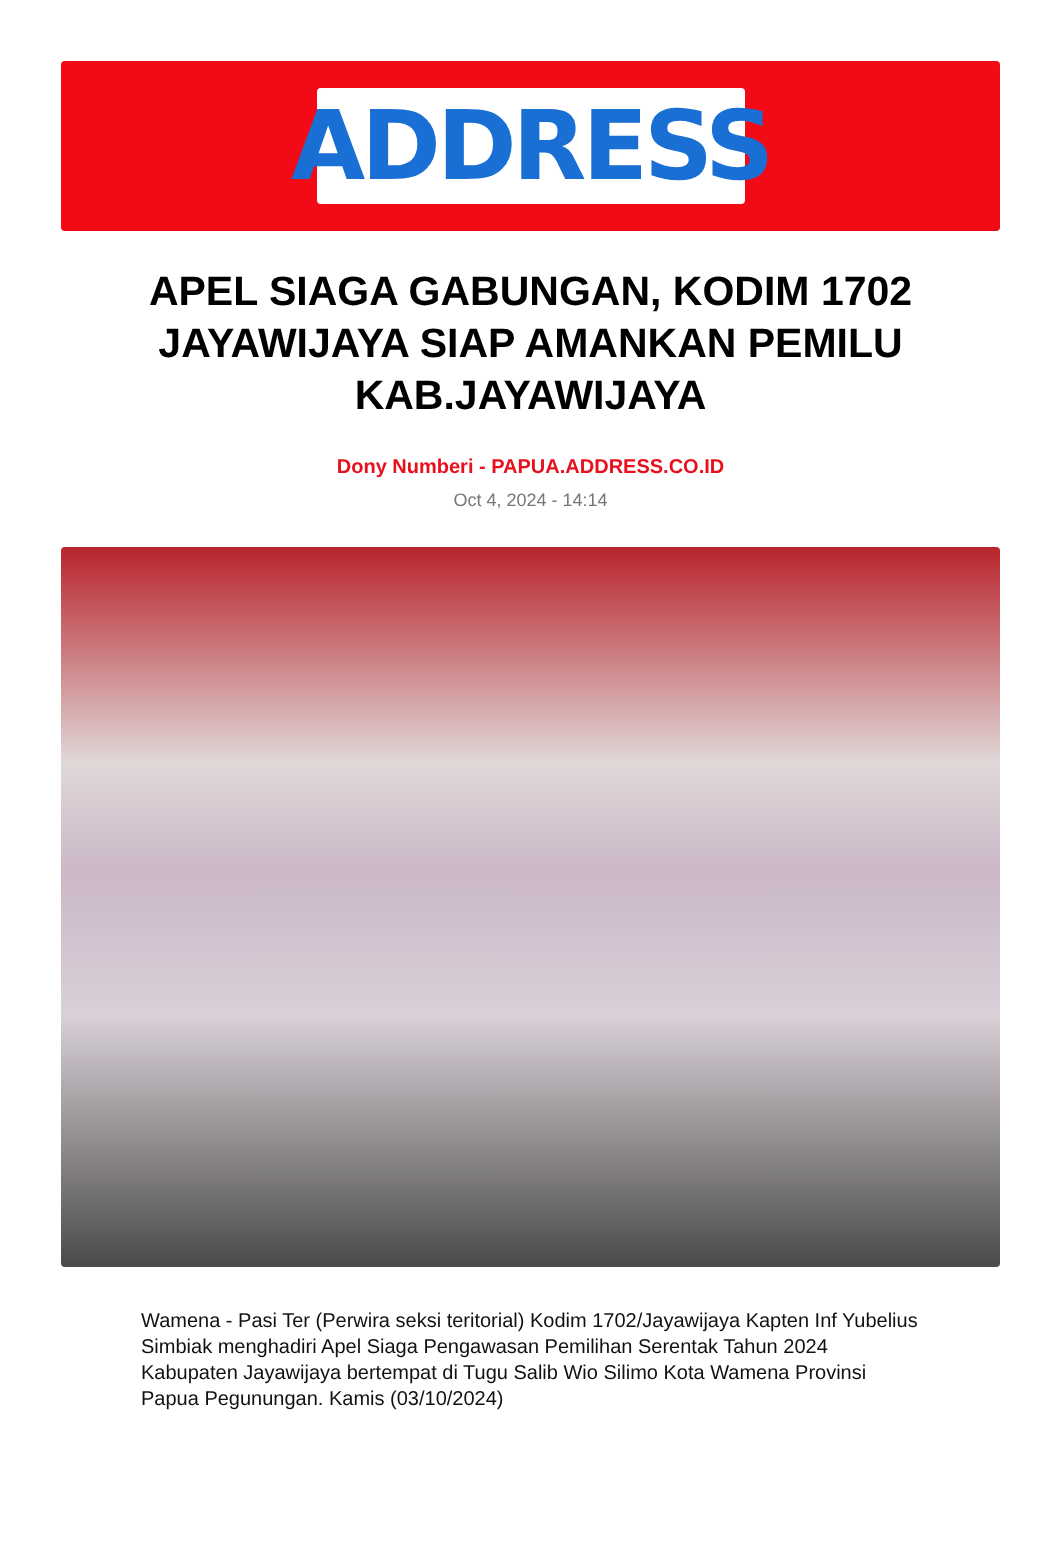ADDRESS
APEL SIAGA GABUNGAN, KODIM 1702 JAYAWIJAYA SIAP AMANKAN PEMILU KAB.JAYAWIJAYA
Dony Numberi - PAPUA.ADDRESS.CO.ID
Oct 4, 2024 - 14:14
Wamena - Pasi Ter (Perwira seksi teritorial) Kodim 1702/Jayawijaya Kapten Inf Yubelius Simbiak menghadiri Apel Siaga Pengawasan Pemilihan Serentak Tahun 2024 Kabupaten Jayawijaya bertempat di Tugu Salib Wio Silimo Kota Wamena Provinsi Papua Pegunungan. Kamis (03/10/2024)